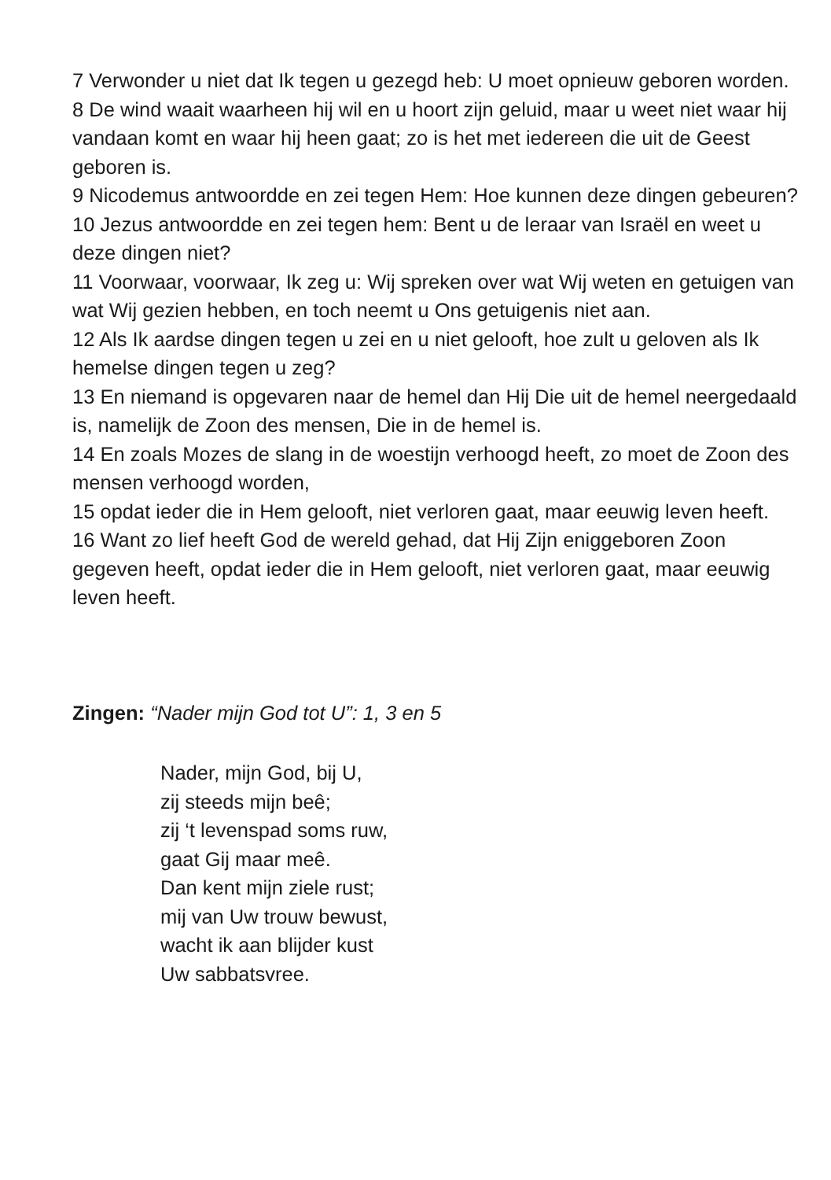7 Verwonder u niet dat Ik tegen u gezegd heb: U moet opnieuw geboren worden.
8 De wind waait waarheen hij wil en u hoort zijn geluid, maar u weet niet waar hij vandaan komt en waar hij heen gaat; zo is het met iedereen die uit de Geest geboren is.
9 Nicodemus antwoordde en zei tegen Hem: Hoe kunnen deze dingen gebeuren?
10 Jezus antwoordde en zei tegen hem: Bent u de leraar van Israël en weet u deze dingen niet?
11 Voorwaar, voorwaar, Ik zeg u: Wij spreken over wat Wij weten en getuigen van wat Wij gezien hebben, en toch neemt u Ons getuigenis niet aan.
12 Als Ik aardse dingen tegen u zei en u niet gelooft, hoe zult u geloven als Ik hemelse dingen tegen u zeg?
13 En niemand is opgevaren naar de hemel dan Hij Die uit de hemel neergedaald is, namelijk de Zoon des mensen, Die in de hemel is.
14 En zoals Mozes de slang in de woestijn verhoogd heeft, zo moet de Zoon des mensen verhoogd worden,
15 opdat ieder die in Hem gelooft, niet verloren gaat, maar eeuwig leven heeft.
16 Want zo lief heeft God de wereld gehad, dat Hij Zijn eniggeboren Zoon gegeven heeft, opdat ieder die in Hem gelooft, niet verloren gaat, maar eeuwig leven heeft.
Zingen: “Nader mijn God tot U”: 1, 3 en 5
Nader, mijn God, bij U,
zij steeds mijn beê;
zij ‘t levenspad soms ruw,
gaat Gij maar meê.
Dan kent mijn ziele rust;
mij van Uw trouw bewust,
wacht ik aan blijder kust
Uw sabbatsvree.